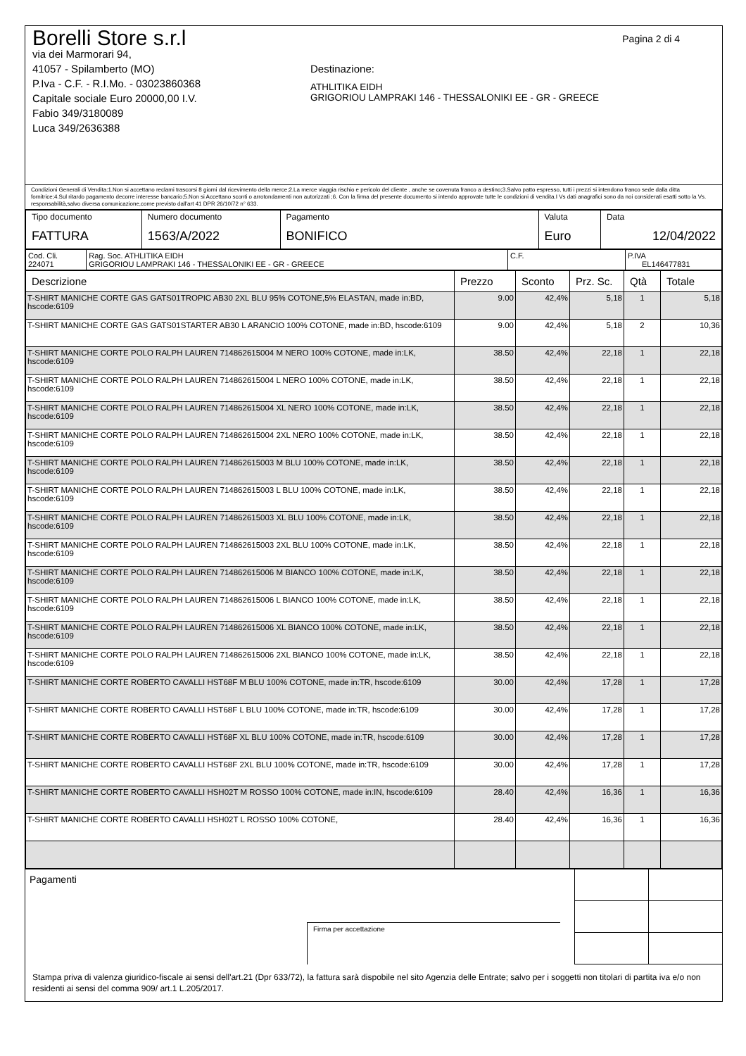Borelli Store s.r.l
via dei Marmorari 94,
41057 - Spilamberto (MO)
P.Iva - C.F. - R.I.Mo. - 03023860368
Capitale sociale Euro 20000,00 I.V.
Fabio 349/3180089
Luca 349/2636388
Destinazione:
ATHLITIKA EIDH
GRIGORIOU LAMPRAKI 146 - THESSALONIKI EE - GR - GREECE
Pagina 2 di 4
Condizioni Generali di Vendita:1.Non si accettano reclami trascorsi 8 giorni dal ricevimento della merce;2.La merce viaggia rischio e pericolo del cliente , anche se covenuta franco a destino;3.Salvo patto espresso, tutti i prezzi si intendono franco sede dalla ditta fornitrice;4.Sul ritardo pagamento decorre interesse bancario;5.Non si Accettano sconti o arrotondamenti non autorizzati ;6. Con la firma del presente documento si intendo approvate tutte le condizioni di vendita.I Vs dati anagrafici sono da noi considerati esatti sotto la Vs. responsabilità,salvo diversa comunicazione,come previsto dall'art 41 DPR 26/10/72 n° 633.
| Tipo documento FATTURA | Numero documento 1563/A/2022 | Pagamento BONIFICO | Valuta Euro | Data 12/04/2022 |
| Cod. Cli. 224071 | Rag. Soc. ATHLITIKA EIDH GRIGORIOU LAMPRAKI 146 - THESSALONIKI EE - GR - GREECE | C.F. | P.IVA EL146477831 |
| Descrizione | Prezzo | Sconto | Prz. Sc. | Qtà | Totale |
| --- | --- | --- | --- | --- | --- |
| T-SHIRT MANICHE CORTE GAS GATS01TROPIC AB30 2XL BLU 95% COTONE,5% ELASTAN, made in:BD, hscode:6109 | 9.00 | 42,4% | 5,18 | 1 | 5,18 |
| T-SHIRT MANICHE CORTE GAS GATS01STARTER AB30 L ARANCIO 100% COTONE, made in:BD, hscode:6109 | 9.00 | 42,4% | 5,18 | 2 | 10,36 |
| T-SHIRT MANICHE CORTE POLO RALPH LAUREN 714862615004 M NERO 100% COTONE, made in:LK, hscode:6109 | 38.50 | 42,4% | 22,18 | 1 | 22,18 |
| T-SHIRT MANICHE CORTE POLO RALPH LAUREN 714862615004 L NERO 100% COTONE, made in:LK, hscode:6109 | 38.50 | 42,4% | 22,18 | 1 | 22,18 |
| T-SHIRT MANICHE CORTE POLO RALPH LAUREN 714862615004 XL NERO 100% COTONE, made in:LK, hscode:6109 | 38.50 | 42,4% | 22,18 | 1 | 22,18 |
| T-SHIRT MANICHE CORTE POLO RALPH LAUREN 714862615004 2XL NERO 100% COTONE, made in:LK, hscode:6109 | 38.50 | 42,4% | 22,18 | 1 | 22,18 |
| T-SHIRT MANICHE CORTE POLO RALPH LAUREN 714862615003 M BLU 100% COTONE, made in:LK, hscode:6109 | 38.50 | 42,4% | 22,18 | 1 | 22,18 |
| T-SHIRT MANICHE CORTE POLO RALPH LAUREN 714862615003 L BLU 100% COTONE, made in:LK, hscode:6109 | 38.50 | 42,4% | 22,18 | 1 | 22,18 |
| T-SHIRT MANICHE CORTE POLO RALPH LAUREN 714862615003 XL BLU 100% COTONE, made in:LK, hscode:6109 | 38.50 | 42,4% | 22,18 | 1 | 22,18 |
| T-SHIRT MANICHE CORTE POLO RALPH LAUREN 714862615003 2XL BLU 100% COTONE, made in:LK, hscode:6109 | 38.50 | 42,4% | 22,18 | 1 | 22,18 |
| T-SHIRT MANICHE CORTE POLO RALPH LAUREN 714862615006 M BIANCO 100% COTONE, made in:LK, hscode:6109 | 38.50 | 42,4% | 22,18 | 1 | 22,18 |
| T-SHIRT MANICHE CORTE POLO RALPH LAUREN 714862615006 L BIANCO 100% COTONE, made in:LK, hscode:6109 | 38.50 | 42,4% | 22,18 | 1 | 22,18 |
| T-SHIRT MANICHE CORTE POLO RALPH LAUREN 714862615006 XL BIANCO 100% COTONE, made in:LK, hscode:6109 | 38.50 | 42,4% | 22,18 | 1 | 22,18 |
| T-SHIRT MANICHE CORTE POLO RALPH LAUREN 714862615006 2XL BIANCO 100% COTONE, made in:LK, hscode:6109 | 38.50 | 42,4% | 22,18 | 1 | 22,18 |
| T-SHIRT MANICHE CORTE ROBERTO CAVALLI HST68F M BLU 100% COTONE, made in:TR, hscode:6109 | 30.00 | 42,4% | 17,28 | 1 | 17,28 |
| T-SHIRT MANICHE CORTE ROBERTO CAVALLI HST68F L BLU 100% COTONE, made in:TR, hscode:6109 | 30.00 | 42,4% | 17,28 | 1 | 17,28 |
| T-SHIRT MANICHE CORTE ROBERTO CAVALLI HST68F XL BLU 100% COTONE, made in:TR, hscode:6109 | 30.00 | 42,4% | 17,28 | 1 | 17,28 |
| T-SHIRT MANICHE CORTE ROBERTO CAVALLI HST68F 2XL BLU 100% COTONE, made in:TR, hscode:6109 | 30.00 | 42,4% | 17,28 | 1 | 17,28 |
| T-SHIRT MANICHE CORTE ROBERTO CAVALLI HSH02T M ROSSO 100% COTONE, made in:IN, hscode:6109 | 28.40 | 42,4% | 16,36 | 1 | 16,36 |
| T-SHIRT MANICHE CORTE ROBERTO CAVALLI HSH02T L ROSSO 100% COTONE, | 28.40 | 42,4% | 16,36 | 1 | 16,36 |
Pagamenti
Firma per accettazione
Stampa priva di valenza giuridico-fiscale ai sensi dell'art.21 (Dpr 633/72), la fattura sarà dispobile nel sito Agenzia delle Entrate; salvo per i soggetti non titolari di partita iva e/o non residenti ai sensi del comma 909/ art.1 L.205/2017.